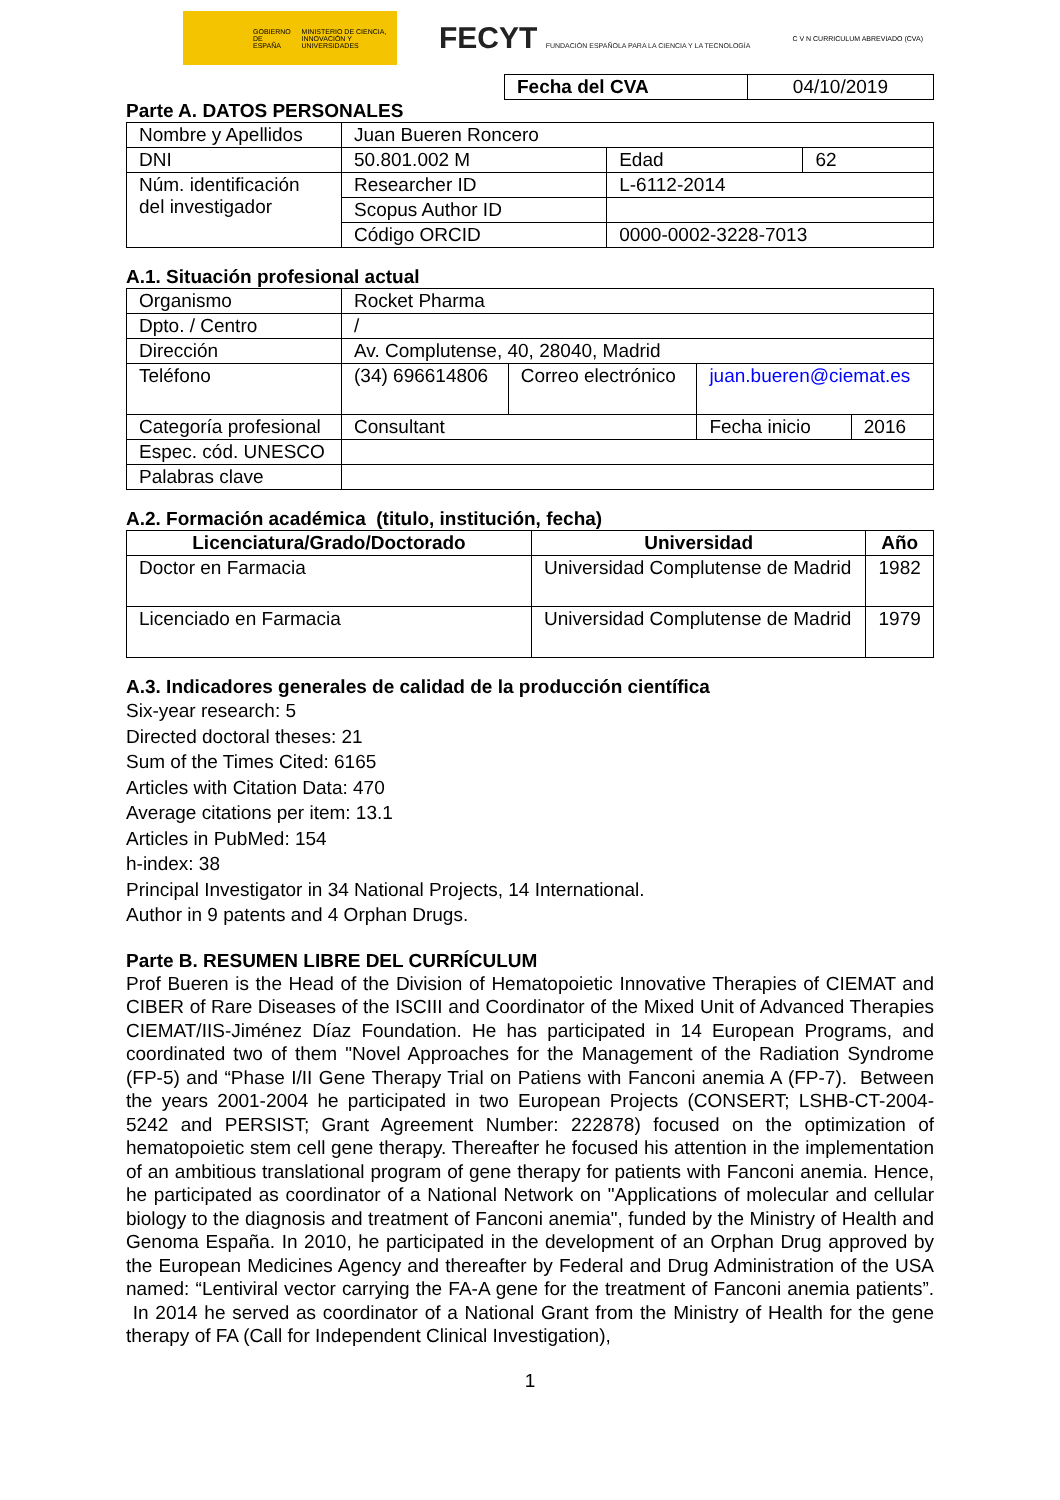GOBIERNO DE ESPAÑA MINISTERIO DE CIENCIA, INNOVACIÓN Y UNIVERSIDADES
FECYT FUNDACIÓN ESPAÑOLA PARA LA CIENCIA Y LA TECNOLOGÍA
C V N CURRICULUM ABREVIADO (CVA)
| Fecha del CVA | 04/10/2019 |
Parte A. DATOS PERSONALES
| Nombre y Apellidos | Juan Bueren Roncero | | | |
| DNI | 50.801.002 M | | Edad | 62 |
| Núm. identificación del investigador | Researcher ID | L-6112-2014 | | |
| | Scopus Author ID | | | |
| | Código ORCID | 0000-0002-3228-7013 | | |
A.1. Situación profesional actual
| Organismo | Rocket Pharma | | | | |
| Dpto. / Centro | / | | | | |
| Dirección | Av. Complutense, 40, 28040, Madrid | | | | |
| Teléfono | (34) 696614806 | Correo electrónico | juan.bueren@ciemat.es | | |
| Categoría profesional | Consultant | | | Fecha inicio | 2016 |
| Espec. cód. UNESCO | | | | | |
| Palabras clave | | | | | |
A.2. Formación académica (titulo, institución, fecha)
| Licenciatura/Grado/Doctorado | Universidad | Año |
| --- | --- | --- |
| Doctor en Farmacia | Universidad Complutense de Madrid | 1982 |
| Licenciado en Farmacia | Universidad Complutense de Madrid | 1979 |
A.3. Indicadores generales de calidad de la producción científica
Six-year research: 5
Directed doctoral theses: 21
Sum of the Times Cited: 6165
Articles with Citation Data: 470
Average citations per item: 13.1
Articles in PubMed: 154
h-index: 38
Principal Investigator in 34 National Projects, 14 International.
Author in 9 patents and 4 Orphan Drugs.
Parte B. RESUMEN LIBRE DEL CURRÍCULUM
Prof Bueren is the Head of the Division of Hematopoietic Innovative Therapies of CIEMAT and CIBER of Rare Diseases of the ISCIII and Coordinator of the Mixed Unit of Advanced Therapies CIEMAT/IIS-Jiménez Díaz Foundation. He has participated in 14 European Programs, and coordinated two of them "Novel Approaches for the Management of the Radiation Syndrome (FP-5) and “Phase I/II Gene Therapy Trial on Patiens with Fanconi anemia A (FP-7). Between the years 2001-2004 he participated in two European Projects (CONSERT; LSHB-CT-2004-5242 and PERSIST; Grant Agreement Number: 222878) focused on the optimization of hematopoietic stem cell gene therapy. Thereafter he focused his attention in the implementation of an ambitious translational program of gene therapy for patients with Fanconi anemia. Hence, he participated as coordinator of a National Network on "Applications of molecular and cellular biology to the diagnosis and treatment of Fanconi anemia", funded by the Ministry of Health and Genoma España. In 2010, he participated in the development of an Orphan Drug approved by the European Medicines Agency and thereafter by Federal and Drug Administration of the USA named: “Lentiviral vector carrying the FA-A gene for the treatment of Fanconi anemia patients”. In 2014 he served as coordinator of a National Grant from the Ministry of Health for the gene therapy of FA (Call for Independent Clinical Investigation),
1